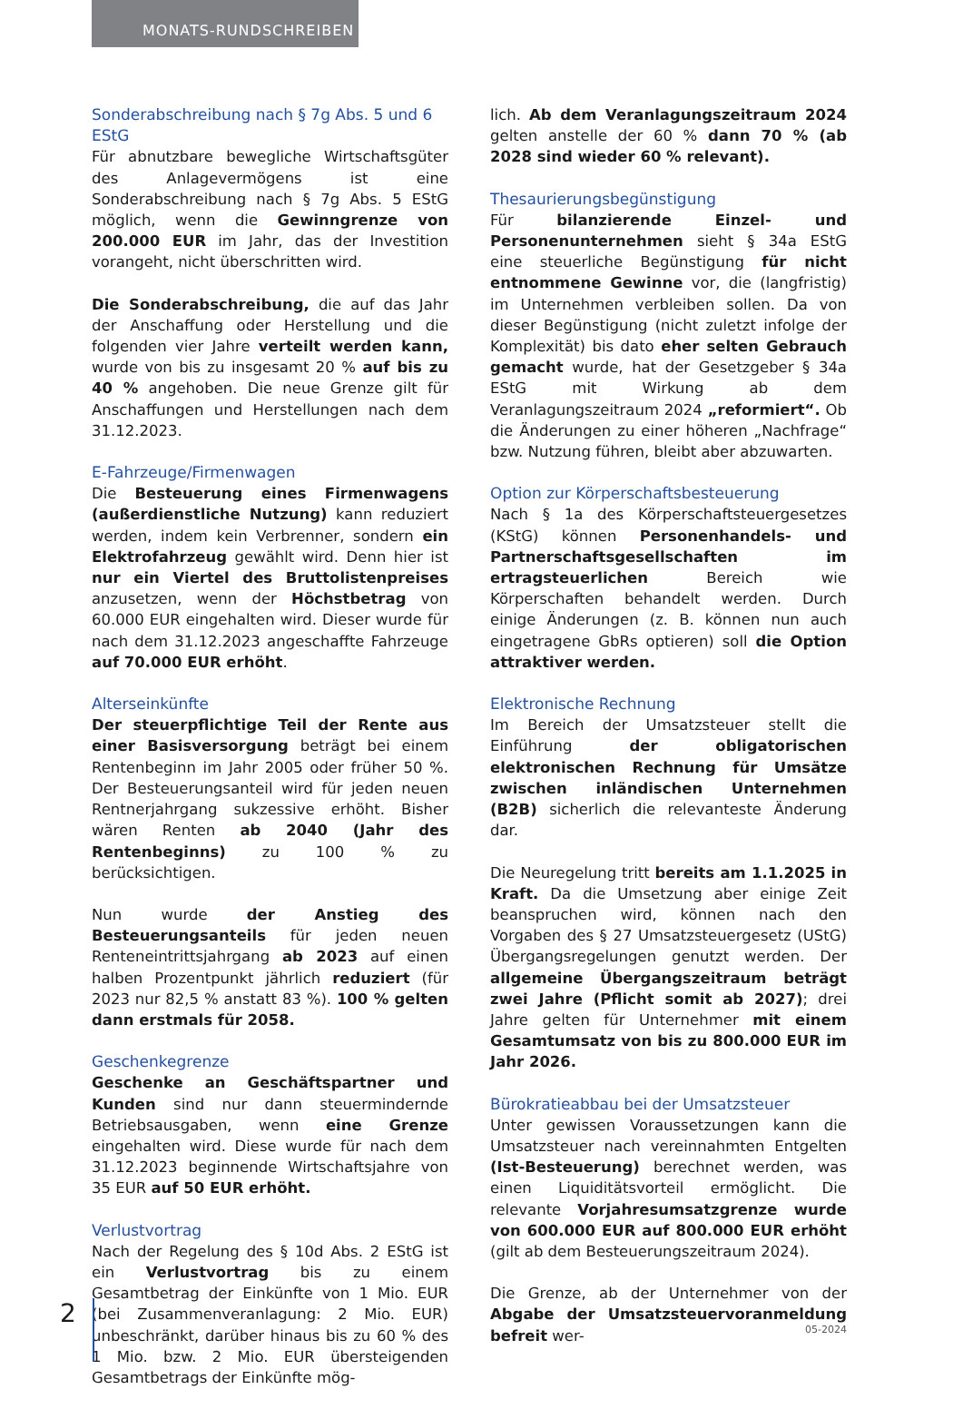MONATS-RUNDSCHREIBEN
Sonderabschreibung nach § 7g Abs. 5 und 6 EStG
Für abnutzbare bewegliche Wirtschaftsgüter des Anlagevermögens ist eine Sonderabschreibung nach § 7g Abs. 5 EStG möglich, wenn die Gewinngrenze von 200.000 EUR im Jahr, das der Investition vorangeht, nicht überschritten wird.
Die Sonderabschreibung, die auf das Jahr der Anschaffung oder Herstellung und die folgenden vier Jahre verteilt werden kann, wurde von bis zu insgesamt 20 % auf bis zu 40 % angehoben. Die neue Grenze gilt für Anschaffungen und Herstellungen nach dem 31.12.2023.
E-Fahrzeuge/Firmenwagen
Die Besteuerung eines Firmenwagens (außerdienstliche Nutzung) kann reduziert werden, indem kein Verbrenner, sondern ein Elektrofahrzeug gewählt wird. Denn hier ist nur ein Viertel des Bruttolistenpreises anzusetzen, wenn der Höchstbetrag von 60.000 EUR eingehalten wird. Dieser wurde für nach dem 31.12.2023 angeschaffte Fahrzeuge auf 70.000 EUR erhöht.
Alterseinkünfte
Der steuerpflichtige Teil der Rente aus einer Basisversorgung beträgt bei einem Rentenbeginn im Jahr 2005 oder früher 50 %. Der Besteuerungsanteil wird für jeden neuen Rentnerjahrgang sukzessive erhöht. Bisher wären Renten ab 2040 (Jahr des Rentenbeginns) zu 100 % zu berücksichtigen.
Nun wurde der Anstieg des Besteuerungsanteils für jeden neuen Renteneintrittsjahrgang ab 2023 auf einen halben Prozentpunkt jährlich reduziert (für 2023 nur 82,5 % anstatt 83 %). 100 % gelten dann erstmals für 2058.
Geschenkegrenze
Geschenke an Geschäftspartner und Kunden sind nur dann steuermindernde Betriebsausgaben, wenn eine Grenze eingehalten wird. Diese wurde für nach dem 31.12.2023 beginnende Wirtschaftsjahre von 35 EUR auf 50 EUR erhöht.
Verlustvortrag
Nach der Regelung des § 10d Abs. 2 EStG ist ein Verlustvortrag bis zu einem Gesamtbetrag der Einkünfte von 1 Mio. EUR (bei Zusammenveranlagung: 2 Mio. EUR) unbeschränkt, darüber hinaus bis zu 60 % des 1 Mio. bzw. 2 Mio. EUR übersteigenden Gesamtbetrags der Einkünfte mög-
lich. Ab dem Veranlagungszeitraum 2024 gelten anstelle der 60 % dann 70 % (ab 2028 sind wieder 60 % relevant).
Thesaurierungsbegünstigung
Für bilanzierende Einzel- und Personenunternehmen sieht § 34a EStG eine steuerliche Begünstigung für nicht entnommene Gewinne vor, die (langfristig) im Unternehmen verbleiben sollen. Da von dieser Begünstigung (nicht zuletzt infolge der Komplexität) bis dato eher selten Gebrauch gemacht wurde, hat der Gesetzgeber § 34a EStG mit Wirkung ab dem Veranlagungszeitraum 2024 „reformiert“. Ob die Änderungen zu einer höheren „Nachfrage“ bzw. Nutzung führen, bleibt aber abzuwarten.
Option zur Körperschaftsbesteuerung
Nach § 1a des Körperschaftsteuergesetzes (KStG) können Personenhandels- und Partnerschaftsgesellschaften im ertragsteuerlichen Bereich wie Körperschaften behandelt werden. Durch einige Änderungen (z. B. können nun auch eingetragene GbRs optieren) soll die Option attraktiver werden.
Elektronische Rechnung
Im Bereich der Umsatzsteuer stellt die Einführung der obligatorischen elektronischen Rechnung für Umsätze zwischen inländischen Unternehmen (B2B) sicherlich die relevanteste Änderung dar.
Die Neuregelung tritt bereits am 1.1.2025 in Kraft. Da die Umsetzung aber einige Zeit beanspruchen wird, können nach den Vorgaben des § 27 Umsatzsteuergesetz (UStG) Übergangsregelungen genutzt werden. Der allgemeine Übergangszeitraum beträgt zwei Jahre (Pflicht somit ab 2027); drei Jahre gelten für Unternehmer mit einem Gesamtumsatz von bis zu 800.000 EUR im Jahr 2026.
Bürokratieabbau bei der Umsatzsteuer
Unter gewissen Voraussetzungen kann die Umsatzsteuer nach vereinnahmten Entgelten (Ist-Besteuerung) berechnet werden, was einen Liquiditätsvorteil ermöglicht. Die relevante Vorjahresumsatzgrenze wurde von 600.000 EUR auf 800.000 EUR erhöht (gilt ab dem Besteuerungszeitraum 2024).
Die Grenze, ab der Unternehmer von der Abgabe der Umsatzsteuervoranmeldung befreit wer-
2
05-2024